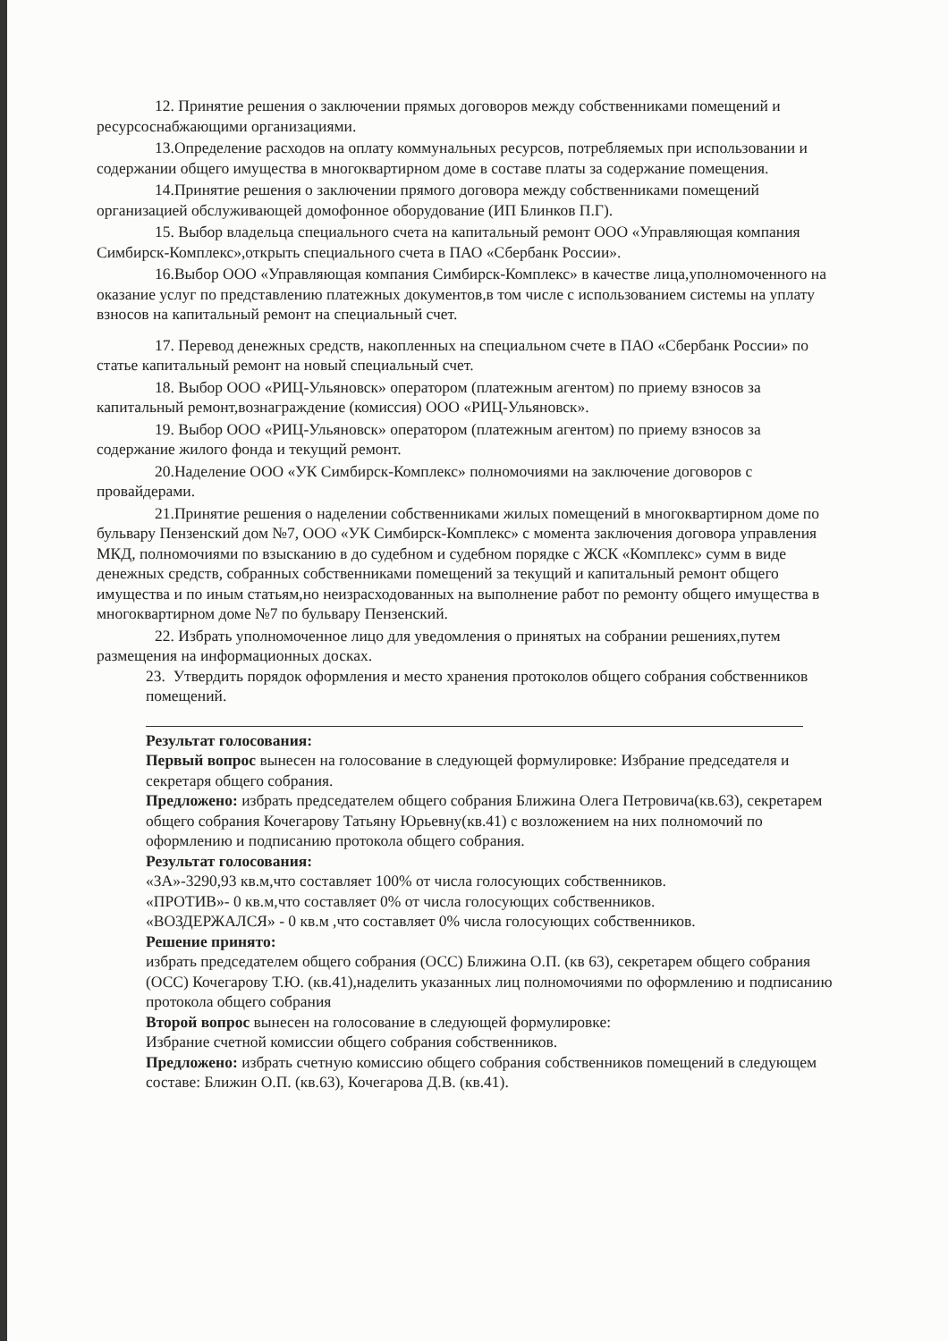12. Принятие решения о заключении прямых договоров между собственниками помещений и ресурсоснабжающими организациями.
13.Определение расходов на оплату коммунальных ресурсов, потребляемых при использовании и содержании общего имущества в многоквартирном доме в составе платы за содержание помещения.
14.Принятие решения о заключении прямого договора между собственниками помещений организацией обслуживающей домофонное оборудование (ИП Блинков П.Г).
15. Выбор владельца специального счета на капитальный ремонт ООО «Управляющая компания Симбирск-Комплекс»,открыть специального счета в ПАО «Сбербанк России».
16.Выбор ООО «Управляющая компания Симбирск-Комплекс» в качестве лица,уполномоченного на оказание услуг по представлению платежных документов,в том числе с использованием системы на уплату взносов на капитальный ремонт на специальный счет.
17. Перевод денежных средств, накопленных на специальном счете в ПАО «Сбербанк России» по статье капитальный ремонт на новый специальный счет.
18. Выбор ООО «РИЦ-Ульяновск» оператором (платежным агентом) по приему взносов за капитальный ремонт,вознаграждение (комиссия) ООО «РИЦ-Ульяновск».
19. Выбор ООО «РИЦ-Ульяновск» оператором (платежным агентом) по приему взносов за содержание жилого фонда и текущий ремонт.
20.Наделение ООО «УК Симбирск-Комплекс» полномочиями на заключение договоров с провайдерами.
21.Принятие решения о наделении собственниками жилых помещений в многоквартирном доме по бульвару Пензенский дом №7, ООО «УК Симбирск-Комплекс» с момента заключения договора управления МКД, полномочиями по взысканию в до судебном и судебном порядке с ЖСК «Комплекс» сумм в виде денежных средств, собранных собственниками помещений за текущий и капитальный ремонт общего имущества и по иным статьям,но неизрасходованных на выполнение работ по ремонту общего имущества в многоквартирном доме №7 по бульвару Пензенский.
22. Избрать уполномоченное лицо для уведомления о принятых на собрании решениях,путем размещения на информационных досках.
23. Утвердить порядок оформления и место хранения протоколов общего собрания собственников помещений.
Результат голосования:
Первый вопрос вынесен на голосование в следующей формулировке: Избрание председателя и секретаря общего собрания.
Предложено: избрать председателем общего собрания Ближина Олега Петровича(кв.63), секретарем общего собрания Кочегарову Татьяну Юрьевну(кв.41) с возложением на них полномочий по оформлению и подписанию протокола общего собрания.
Результат голосования:
«ЗА»-3290,93 кв.м,что составляет 100% от числа голосующих собственников.
«ПРОТИВ»- 0 кв.м,что составляет 0% от числа голосующих собственников.
«ВОЗДЕРЖАЛСЯ» - 0 кв.м ,что составляет 0% числа голосующих собственников.
Решение принято:
избрать председателем общего собрания (ОСС) Ближина О.П. (кв 63), секретарем общего собрания (ОСС) Кочегарову Т.Ю. (кв.41),наделить указанных лиц полномочиями по оформлению и подписанию протокола общего собрания
Второй вопрос вынесен на голосование в следующей формулировке:
Избрание счетной комиссии общего собрания собственников.
Предложено: избрать счетную комиссию общего собрания собственников помещений в следующем составе: Ближин О.П. (кв.63), Кочегарова Д.В. (кв.41).